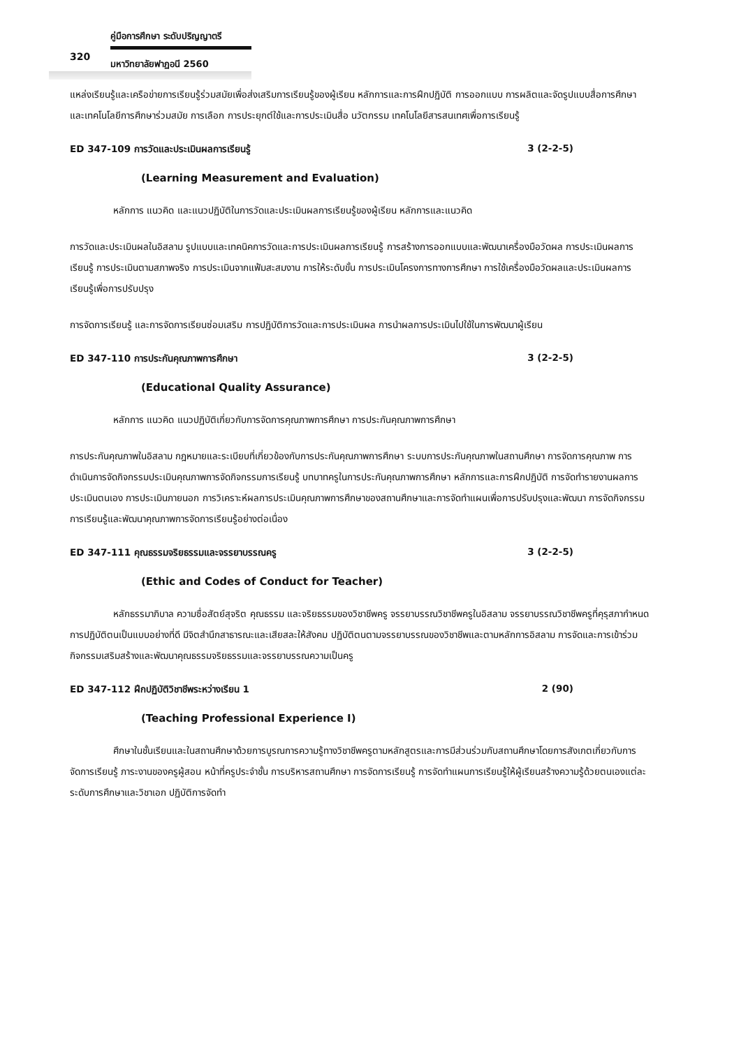คู่มือการศึกษา ระดับปริญญาตรี
320
มหาวิทยาลัยฟาฏอนี 2560
แหล่งเรียนรู้และเครือข่ายการเรียนรู้ร่วมสมัยเพื่อส่งเสริมการเรียนรู้ของผู้เรียน หลักการและการฝึกปฏิบัติ การออกแบบ การผลิตและจัดรูปแบบสื่อการศึกษาและเทคโนโลยีการศึกษาร่วมสมัย การเลือก การประยุกต์ใช้และการประเมินสื่อ นวัตกรรม เทคโนโลยีสารสนเทศเพื่อการเรียนรู้
ED 347-109 การวัดและประเมินผลการเรียนรู้ 3 (2-2-5)
(Learning Measurement and Evaluation)
หลักการ แนวคิด และแนวปฏิบัติในการวัดและประเมินผลการเรียนรู้ของผู้เรียน หลักการและแนวคิด
การวัดและประเมินผลในอิสลาม รูปแบบและเทคนิคการวัดและการประเมินผลการเรียนรู้ การสร้างการออกแบบและพัฒนาเครื่องมือวัดผล การประเมินผลการเรียนรู้ การประเมินตามสภาพจริง การประเมินจากแฟ้มสะสมงาน การให้ระดับขั้น การประเมินโครงการทางการศึกษา การใช้เครื่องมือวัดผลและประเมินผลการเรียนรู้เพื่อการปรับปรุง
การจัดการเรียนรู้ และการจัดการเรียนซ่อมเสริม การปฏิบัติการวัดและการประเมินผล การนำผลการประเมินไปใช้ในการพัฒนาผู้เรียน
ED 347-110 การประกันคุณภาพการศึกษา 3 (2-2-5)
(Educational Quality Assurance)
หลักการ แนวคิด แนวปฏิบัติเกี่ยวกับการจัดการคุณภาพการศึกษา การประกันคุณภาพการศึกษา
การประกันคุณภาพในอิสลาม กฎหมายและระเบียบที่เกี่ยวข้องกับการประกันคุณภาพการศึกษา ระบบการประกันคุณภาพในสถานศึกษา การจัดการคุณภาพ การดำเนินการจัดกิจกรรมประเมินคุณภาพการจัดกิจกรรมการเรียนรู้ บทบาทครูในการประกันคุณภาพการศึกษา หลักการและการฝึกปฏิบัติ การจัดทำรายงานผลการประเมินตนเอง การประเมินภายนอก การวิเคราะห์ผลการประเมินคุณภาพการศึกษาของสถานศึกษาและการจัดทำแผนเพื่อการปรับปรุงและพัฒนา การจัดกิจกรรมการเรียนรู้และพัฒนาคุณภาพการจัดการเรียนรู้อย่างต่อเนื่อง
ED 347-111 คุณธรรมจริยธรรมและจรรยาบรรณครู 3 (2-2-5)
(Ethic and Codes of Conduct for Teacher)
หลักธรรมาภิบาล ความซื่อสัตย์สุจริต คุณธรรม และจริยธรรมของวิชาชีพครู จรรยาบรรณวิชาชีพครูในอิสลาม จรรยาบรรณวิชาชีพครูที่คุรุสภากำหนด การปฏิบัติตนเป็นแบบอย่างที่ดี มีจิตสำนึกสาธารณะและเสียสละให้สังคม ปฏิบัติตนตามจรรยาบรรณของวิชาชีพและตามหลักการอิสลาม การจัดและการเข้าร่วมกิจกรรมเสริมสร้างและพัฒนาคุณธรรมจริยธรรมและจรรยาบรรณความเป็นครู
ED 347-112 ฝึกปฏิบัติวิชาชีพระหว่างเรียน 1 2 (90)
(Teaching Professional Experience I)
ศึกษาในชั้นเรียนและในสถานศึกษาด้วยการบูรณการความรู้ทางวิชาชีพครูตามหลักสูตรและการมีส่วนร่วมกับสถานศึกษาโดยการสังเกตเกี่ยวกับการจัดการเรียนรู้ ภาระงานของครูผู้สอน หน้าที่ครูประจำชั้น การบริหารสถานศึกษา การจัดการเรียนรู้ การจัดทำแผนการเรียนรู้ให้ผู้เรียนสร้างความรู้ด้วยตนเองแต่ละระดับการศึกษาและวิชาเอก ปฏิบัติการจัดทำ